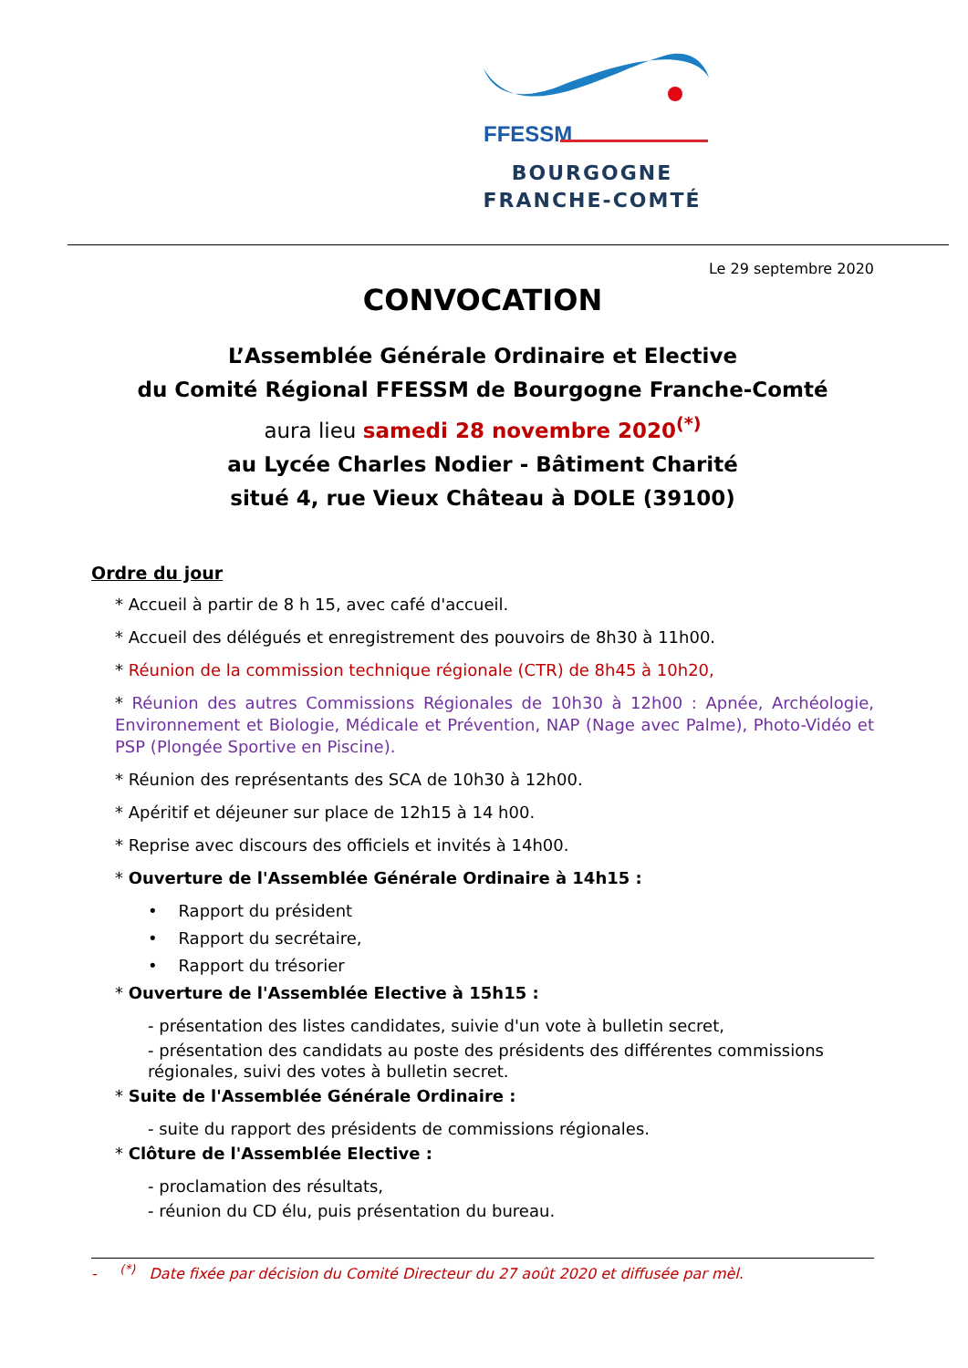FFESSM
BOURGOGNE
FRANCHE-COMTÉ
Le 29 septembre 2020
CONVOCATION
L’Assemblée Générale Ordinaire et Elective
du Comité Régional FFESSM de Bourgogne Franche-Comté
aura lieu samedi 28 novembre 2020<sup>(*)</sup>
au Lycée Charles Nodier - Bâtiment Charité
situé 4, rue Vieux Château à DOLE (39100)
Ordre du jour
* Accueil à partir de 8 h 15, avec café d'accueil.
* Accueil des délégués et enregistrement des pouvoirs de 8h30 à 11h00.
* Réunion de la commission technique régionale (CTR) de 8h45 à 10h20,
* Réunion des autres Commissions Régionales de 10h30 à 12h00 : Apnée, Archéologie, Environnement et Biologie, Médicale et Prévention, NAP (Nage avec Palme), Photo-Vidéo et PSP (Plongée Sportive en Piscine).
* Réunion des représentants des SCA de 10h30 à 12h00.
* Apéritif et déjeuner sur place de 12h15 à 14 h00.
* Reprise avec discours des officiels et invités à 14h00.
* Ouverture de l'Assemblée Générale Ordinaire à 14h15 :
• Rapport du président
• Rapport du secrétaire,
• Rapport du trésorier
* Ouverture de l'Assemblée Elective à 15h15 :
- présentation des listes candidates, suivie d'un vote à bulletin secret,
- présentation des candidats au poste des présidents des différentes commissions régionales, suivi des votes à bulletin secret.
* Suite de l'Assemblée Générale Ordinaire :
- suite du rapport des présidents de commissions régionales.
* Clôture de l'Assemblée Elective :
- proclamation des résultats,
- réunion du CD élu, puis présentation du bureau.
- <sup>(*)</sup> Date fixée par décision du Comité Directeur du 27 août 2020 et diffusée par mèl.